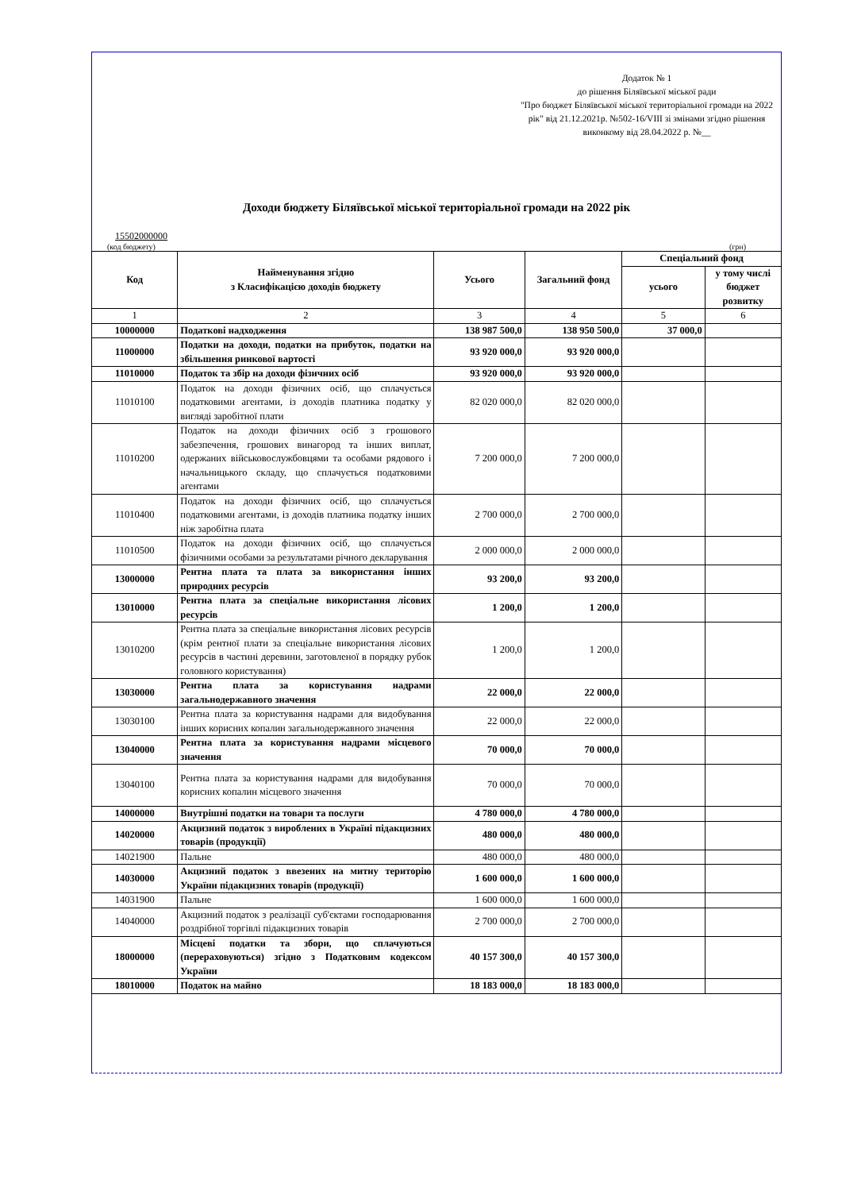Додаток № 1
до рішення Біляївської міської ради
"Про бюджет Біляївської міської територіальної громади на 2022 рік" від 21.12.2021р. №502-16/VIII зі змінами згідно рішення виконкому від 28.04.2022 р. №__
Доходи бюджету Біляївської міської територіальної громади на 2022 рік
15502000000
(код бюджету) (грн)
| Код | Найменування згідно з Класифікацією доходів бюджету | Усього | Загальний фонд | Спеціальний фонд | |
| --- | --- | --- | --- | --- | --- |
| | | | | усього | у тому числі бюджет розвитку |
| 1 | 2 | 3 | 4 | 5 | 6 |
| 10000000 | Податкові надходження | 138 987 500,0 | 138 950 500,0 | 37 000,0 | |
| 11000000 | Податки на доходи, податки на прибуток, податки на збільшення ринкової вартості | 93 920 000,0 | 93 920 000,0 | | |
| 11010000 | Податок та збір на доходи фізичних осіб | 93 920 000,0 | 93 920 000,0 | | |
| 11010100 | Податок на доходи фізичних осіб, що сплачується податковими агентами, із доходів платника податку у вигляді заробітної плати | 82 020 000,0 | 82 020 000,0 | | |
| 11010200 | Податок на доходи фізичних осіб з грошового забезпечення, грошових винагород та інших виплат, одержаних військовослужбовцями та особами рядового і начальницького складу, що сплачується податковими агентами | 7 200 000,0 | 7 200 000,0 | | |
| 11010400 | Податок на доходи фізичних осіб, що сплачується податковими агентами, із доходів платника податку інших ніж заробітна плата | 2 700 000,0 | 2 700 000,0 | | |
| 11010500 | Податок на доходи фізичних осіб, що сплачується фізичними особами за результатами річного декларування | 2 000 000,0 | 2 000 000,0 | | |
| 13000000 | Рентна плата та плата за використання інших природних ресурсів | 93 200,0 | 93 200,0 | | |
| 13010000 | Рентна плата за спеціальне використання лісових ресурсів | 1 200,0 | 1 200,0 | | |
| 13010200 | Рентна плата за спеціальне використання лісових ресурсів (крім рентної плати за спеціальне використання лісових ресурсів в частині деревини, заготовленої в порядку рубок головного користування) | 1 200,0 | 1 200,0 | | |
| 13030000 | Рентна плата за користування надрами загальнодержавного значення | 22 000,0 | 22 000,0 | | |
| 13030100 | Рентна плата за користування надрами для видобування інших корисних копалин загальнодержавного значення | 22 000,0 | 22 000,0 | | |
| 13040000 | Рентна плата за користування надрами місцевого значення | 70 000,0 | 70 000,0 | | |
| 13040100 | Рентна плата за користування надрами для видобування корисних копалин місцевого значення | 70 000,0 | 70 000,0 | | |
| 14000000 | Внутрішні податки на товари та послуги | 4 780 000,0 | 4 780 000,0 | | |
| 14020000 | Акцизний податок з вироблених в Україні підакцизних товарів (продукції) | 480 000,0 | 480 000,0 | | |
| 14021900 | Пальне | 480 000,0 | 480 000,0 | | |
| 14030000 | Акцизний податок з ввезених на митну територію України підакцизних товарів (продукції) | 1 600 000,0 | 1 600 000,0 | | |
| 14031900 | Пальне | 1 600 000,0 | 1 600 000,0 | | |
| 14040000 | Акцизний податок з реалізації суб'єктами господарювання роздрібної торгівлі підакцизних товарів | 2 700 000,0 | 2 700 000,0 | | |
| 18000000 | Місцеві податки та збори, що сплачуються (перераховуються) згідно з Податковим кодексом України | 40 157 300,0 | 40 157 300,0 | | |
| 18010000 | Податок на майно | 18 183 000,0 | 18 183 000,0 | | |